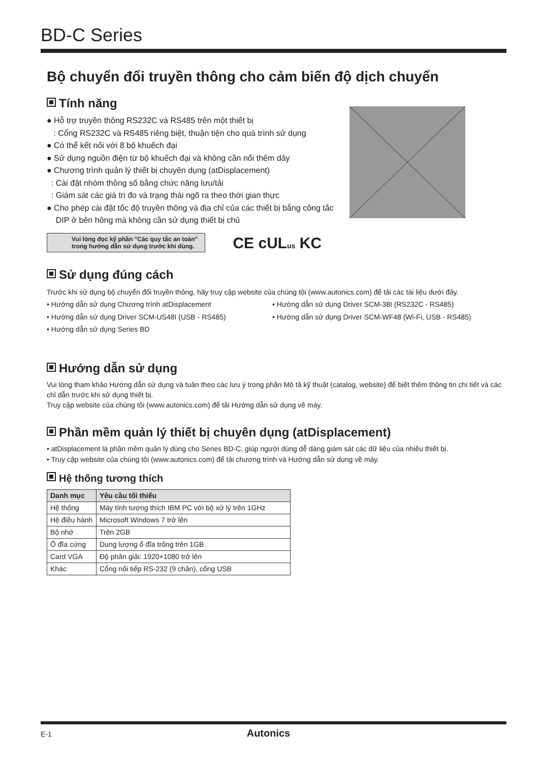BD-C Series
Bộ chuyển đổi truyền thông cho cảm biến độ dịch chuyển
Tính năng
● Hỗ trợ truyền thông RS232C và RS485 trên một thiết bị
: Cổng RS232C và RS485 riêng biệt, thuận tiện cho quá trình sử dụng
● Có thể kết nối với 8 bộ khuếch đại
● Sử dụng nguồn điện từ bộ khuếch đại và không cần nối thêm dây
● Chương trình quản lý thiết bị chuyên dụng (atDisplacement)
: Cài đặt nhóm thông số bằng chức năng lưu/tải
: Giám sát các giá trị đo và trạng thái ngõ ra theo thời gian thực
● Cho phép cài đặt tốc độ truyền thông và địa chỉ của các thiết bị bằng công tắc
DIP ở bên hông mà không cần sử dụng thiết bị chủ
Vui lòng đọc kỹ phần "Các quy tắc an toàn"
trong hướng dẫn sử dụng trước khi dùng. CE cUL us KC
Sử dụng đúng cách
Trước khi sử dụng bộ chuyển đổi truyền thông, hãy truy cập website của chúng tôi (www.autonics.com) để tải các tài liệu dưới đây.
• Hướng dẫn sử dụng Chương trình atDisplacement
• Hướng dẫn sử dụng Driver SCM-38I (RS232C - RS485)
• Hướng dẫn sử dụng Driver SCM-US48I (USB - RS485)
• Hướng dẫn sử dụng Driver SCM-WF48 (Wi-Fi, USB - RS485)
• Hướng dẫn sử dụng Series BD
Hướng dẫn sử dụng
Vui lòng tham khảo Hướng dẫn sử dụng và tuân theo các lưu ý trong phần Mô tả kỹ thuật (catalog, website) để biết thêm thông tin chi tiết và các chỉ dẫn trước khi sử dụng thiết bị.
Truy cập website của chúng tôi (www.autonics.com) để tải Hướng dẫn sử dụng về máy.
Phần mềm quản lý thiết bị chuyên dụng (atDisplacement)
• atDisplacement là phần mềm quản lý dùng cho Series BD-C, giúp người dùng dễ dàng giám sát các dữ liệu của nhiều thiết bị.
• Truy cập website của chúng tôi (www.autonics.com) để tải chương trình và Hướng dẫn sử dụng về máy.
Hệ thống tương thích
| Danh mục | Yêu cầu tối thiểu |
| --- | --- |
| Hệ thống | Máy tính tương thích IBM PC với bộ xử lý trên 1GHz |
| Hệ điều hành | Microsoft Windows 7 trở lên |
| Bộ nhớ | Trên 2GB |
| Ổ đĩa cứng | Dung lượng ổ đĩa trống trên 1GB |
| Card VGA | Độ phân giải: 1920×1080 trở lên |
| Khác | Cổng nối tiếp RS-232 (9 chân), cổng USB |
E-1 Autonics